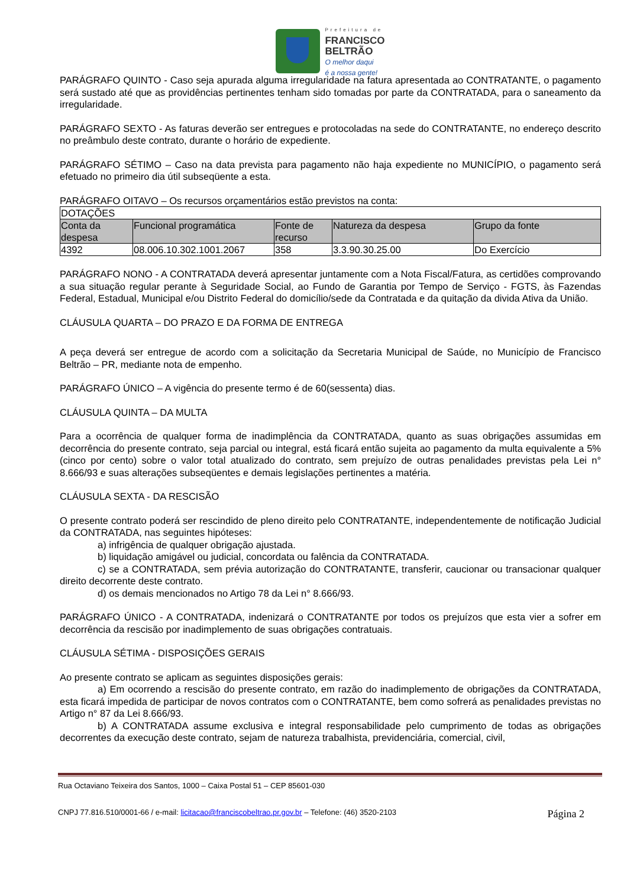Prefeitura de
FRANCISCO
BELTRÃO
O melhor daqui
é a nossa gente!
PARÁGRAFO QUINTO - Caso seja apurada alguma irregularidade na fatura apresentada ao CONTRATANTE, o pagamento será sustado até que as providências pertinentes tenham sido tomadas por parte da CONTRATADA, para o saneamento da irregularidade.
PARÁGRAFO SEXTO - As faturas deverão ser entregues e protocoladas na sede do CONTRATANTE, no endereço descrito no preâmbulo deste contrato, durante o horário de expediente.
PARÁGRAFO SÉTIMO – Caso na data prevista para pagamento não haja expediente no MUNICÍPIO, o pagamento será efetuado no primeiro dia útil subseqüente a esta.
PARÁGRAFO OITAVO – Os recursos orçamentários estão previstos na conta:
| DOTAÇÕES | | | | |
| --- | --- | --- | --- | --- |
| Conta da despesa | Funcional programática | Fonte de recurso | Natureza da despesa | Grupo da fonte |
| 4392 | 08.006.10.302.1001.2067 | 358 | 3.3.90.30.25.00 | Do Exercício |
PARÁGRAFO NONO - A CONTRATADA deverá apresentar juntamente com a Nota Fiscal/Fatura, as certidões comprovando a sua situação regular perante à Seguridade Social, ao Fundo de Garantia por Tempo de Serviço - FGTS, às Fazendas Federal, Estadual, Municipal e/ou Distrito Federal do domicílio/sede da Contratada e da quitação da divida Ativa da União.
CLÁUSULA QUARTA – DO PRAZO E DA FORMA DE ENTREGA
A peça deverá ser entregue de acordo com a solicitação da Secretaria Municipal de Saúde, no Município de Francisco Beltrão – PR, mediante nota de empenho.
PARÁGRAFO ÚNICO – A vigência do presente termo é de 60(sessenta) dias.
CLÁUSULA QUINTA – DA MULTA
Para a ocorrência de qualquer forma de inadimplência da CONTRATADA, quanto as suas obrigações assumidas em decorrência do presente contrato, seja parcial ou integral, está ficará então sujeita ao pagamento da multa equivalente a 5% (cinco por cento) sobre o valor total atualizado do contrato, sem prejuízo de outras penalidades previstas pela Lei n° 8.666/93 e suas alterações subseqüentes e demais legislações pertinentes a matéria.
CLÁUSULA SEXTA - DA RESCISÃO
O presente contrato poderá ser rescindido de pleno direito pelo CONTRATANTE, independentemente de notificação Judicial da CONTRATADA, nas seguintes hipóteses:
a) infrigência de qualquer obrigação ajustada.
b) liquidação amigável ou judicial, concordata ou falência da CONTRATADA.
c) se a CONTRATADA, sem prévia autorização do CONTRATANTE, transferir, caucionar ou transacionar qualquer direito decorrente deste contrato.
d) os demais mencionados no Artigo 78 da Lei n° 8.666/93.
PARÁGRAFO ÚNICO - A CONTRATADA, indenizará o CONTRATANTE por todos os prejuízos que esta vier a sofrer em decorrência da rescisão por inadimplemento de suas obrigações contratuais.
CLÁUSULA SÉTIMA - DISPOSIÇÕES GERAIS
Ao presente contrato se aplicam as seguintes disposições gerais:
a) Em ocorrendo a rescisão do presente contrato, em razão do inadimplemento de obrigações da CONTRATADA, esta ficará impedida de participar de novos contratos com o CONTRATANTE, bem como sofrerá as penalidades previstas no Artigo n° 87 da Lei 8.666/93.
b) A CONTRATADA assume exclusiva e integral responsabilidade pelo cumprimento de todas as obrigações decorrentes da execução deste contrato, sejam de natureza trabalhista, previdenciária, comercial, civil,
Rua Octaviano Teixeira dos Santos, 1000 – Caixa Postal 51 – CEP 85601-030
CNPJ 77.816.510/0001-66 / e-mail: licitacao@franciscobeltrao.pr.gov.br – Telefone: (46) 3520-2103 Página 2